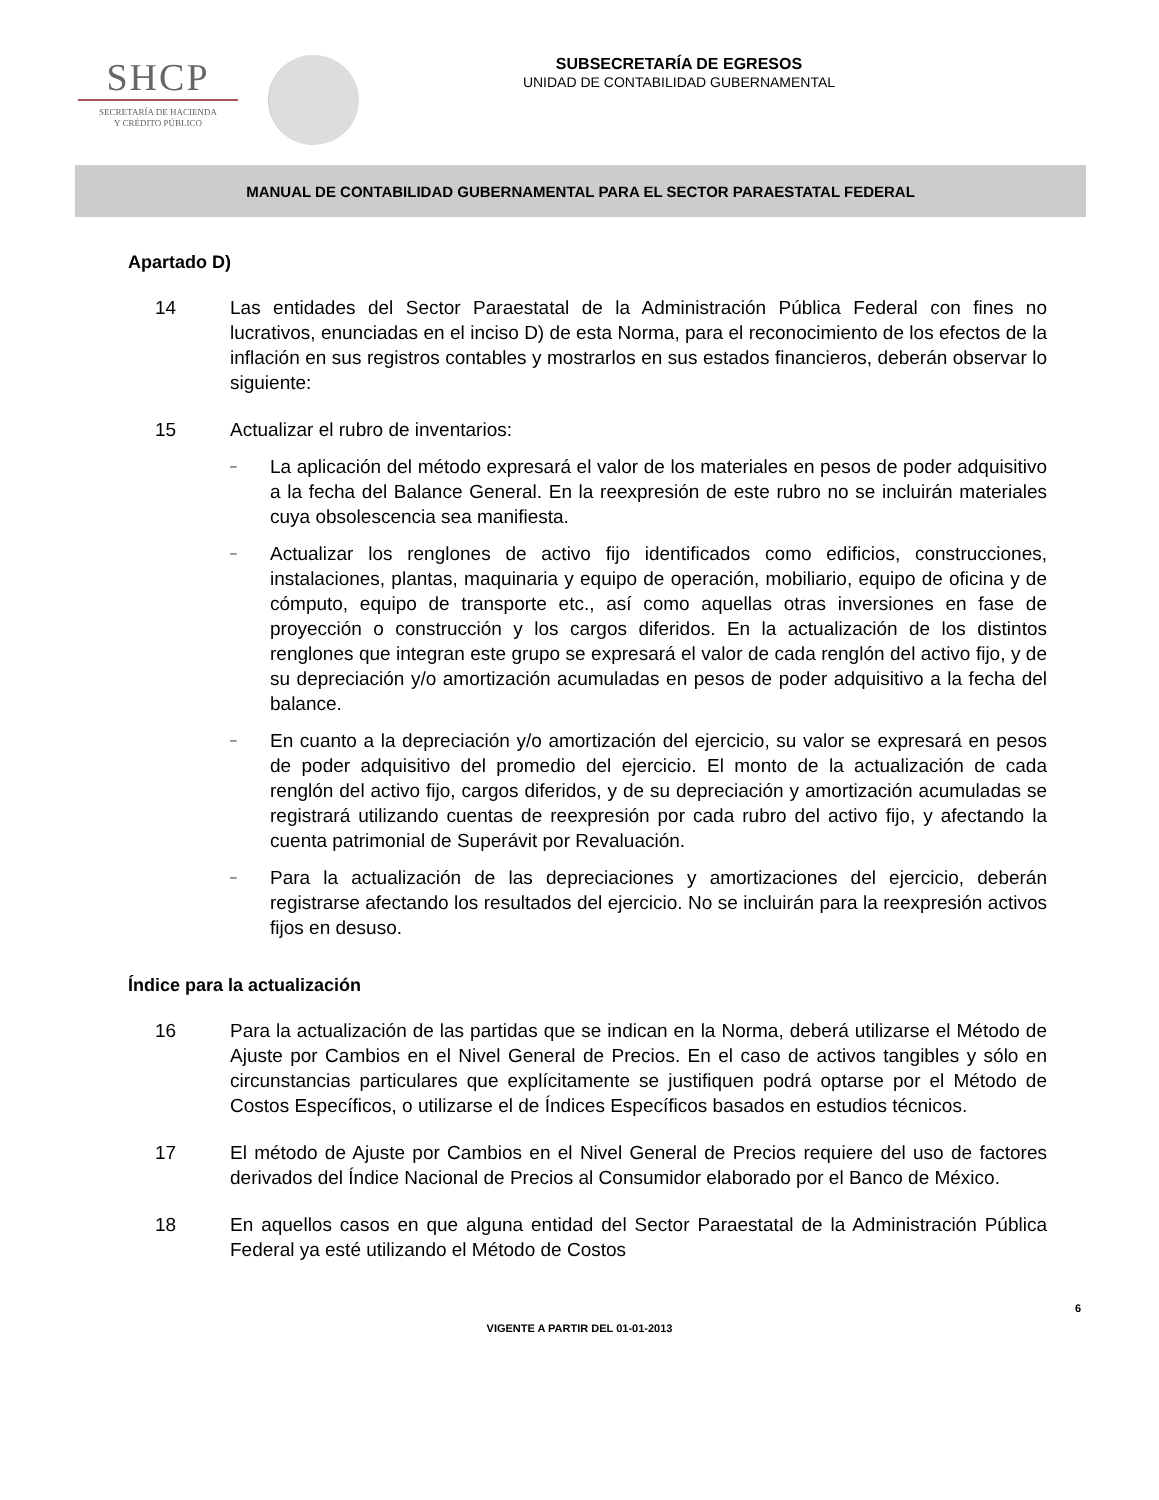SHCP
SECRETARÍA DE HACIENDA
Y CRÉDITO PÚBLICO
SUBSECRETARÍA DE EGRESOS
UNIDAD DE CONTABILIDAD GUBERNAMENTAL
MANUAL DE CONTABILIDAD GUBERNAMENTAL PARA EL SECTOR PARAESTATAL FEDERAL
Apartado D)
14 Las entidades del Sector Paraestatal de la Administración Pública Federal con fines no lucrativos, enunciadas en el inciso D) de esta Norma, para el reconocimiento de los efectos de la inflación en sus registros contables y mostrarlos en sus estados financieros, deberán observar lo siguiente:
15 Actualizar el rubro de inventarios:
– La aplicación del método expresará el valor de los materiales en pesos de poder adquisitivo a la fecha del Balance General. En la reexpresión de este rubro no se incluirán materiales cuya obsolescencia sea manifiesta.
– Actualizar los renglones de activo fijo identificados como edificios, construcciones, instalaciones, plantas, maquinaria y equipo de operación, mobiliario, equipo de oficina y de cómputo, equipo de transporte etc., así como aquellas otras inversiones en fase de proyección o construcción y los cargos diferidos. En la actualización de los distintos renglones que integran este grupo se expresará el valor de cada renglón del activo fijo, y de su depreciación y/o amortización acumuladas en pesos de poder adquisitivo a la fecha del balance.
– En cuanto a la depreciación y/o amortización del ejercicio, su valor se expresará en pesos de poder adquisitivo del promedio del ejercicio. El monto de la actualización de cada renglón del activo fijo, cargos diferidos, y de su depreciación y amortización acumuladas se registrará utilizando cuentas de reexpresión por cada rubro del activo fijo, y afectando la cuenta patrimonial de Superávit por Revaluación.
– Para la actualización de las depreciaciones y amortizaciones del ejercicio, deberán registrarse afectando los resultados del ejercicio. No se incluirán para la reexpresión activos fijos en desuso.
Índice para la actualización
16 Para la actualización de las partidas que se indican en la Norma, deberá utilizarse el Método de Ajuste por Cambios en el Nivel General de Precios. En el caso de activos tangibles y sólo en circunstancias particulares que explícitamente se justifiquen podrá optarse por el Método de Costos Específicos, o utilizarse el de Índices Específicos basados en estudios técnicos.
17 El método de Ajuste por Cambios en el Nivel General de Precios requiere del uso de factores derivados del Índice Nacional de Precios al Consumidor elaborado por el Banco de México.
18 En aquellos casos en que alguna entidad del Sector Paraestatal de la Administración Pública Federal ya esté utilizando el Método de Costos
6
VIGENTE A PARTIR DEL 01-01-2013